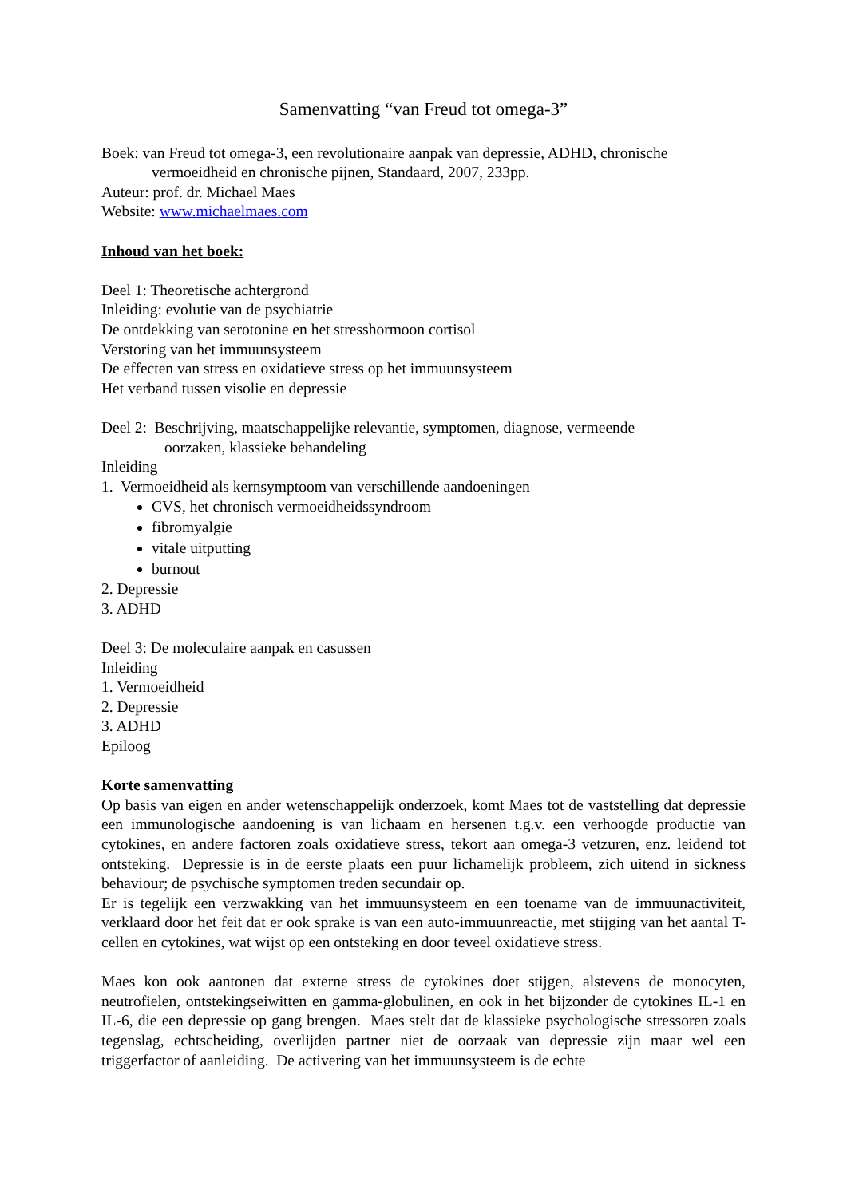Samenvatting “van Freud tot omega-3”
Boek: van Freud tot omega-3, een revolutionaire aanpak van depressie, ADHD, chronische
vermoeidheid en chronische pijnen, Standaard, 2007, 233pp.
Auteur: prof. dr. Michael Maes
Website: www.michaelmaes.com
Inhoud van het boek:
Deel 1: Theoretische achtergrond
Inleiding: evolutie van de psychiatrie
De ontdekking van serotonine en het stresshormoon cortisol
Verstoring van het immuunsysteem
De effecten van stress en oxidatieve stress op het immuunsysteem
Het verband tussen visolie en depressie
Deel 2: Beschrijving, maatschappelijke relevantie, symptomen, diagnose, vermeende
oorzaken, klassieke behandeling
Inleiding
1. Vermoeidheid als kernsymptoom van verschillende aandoeningen
CVS, het chronisch vermoeidheidssyndroom
fibromyalgie
vitale uitputting
burnout
2. Depressie
3. ADHD
Deel 3: De moleculaire aanpak en casussen
Inleiding
1. Vermoeidheid
2. Depressie
3. ADHD
Epiloog
Korte samenvatting
Op basis van eigen en ander wetenschappelijk onderzoek, komt Maes tot de vaststelling dat depressie een immunologische aandoening is van lichaam en hersenen t.g.v. een verhoogde productie van cytokines, en andere factoren zoals oxidatieve stress, tekort aan omega-3 vetzuren, enz. leidend tot ontsteking. Depressie is in de eerste plaats een puur lichamelijk probleem, zich uitend in sickness behaviour; de psychische symptomen treden secundair op.
Er is tegelijk een verzwakking van het immuunsysteem en een toename van de immuunactiviteit, verklaard door het feit dat er ook sprake is van een auto-immuunreactie, met stijging van het aantal T-cellen en cytokines, wat wijst op een ontsteking en door teveel oxidatieve stress.
Maes kon ook aantonen dat externe stress de cytokines doet stijgen, alstevens de monocyten, neutrofielen, ontstekingseiwitten en gamma-globulinen, en ook in het bijzonder de cytokines IL-1 en IL-6, die een depressie op gang brengen. Maes stelt dat de klassieke psychologische stressoren zoals tegenslag, echtscheiding, overlijden partner niet de oorzaak van depressie zijn maar wel een triggerfactor of aanleiding. De activering van het immuunsysteem is de echte